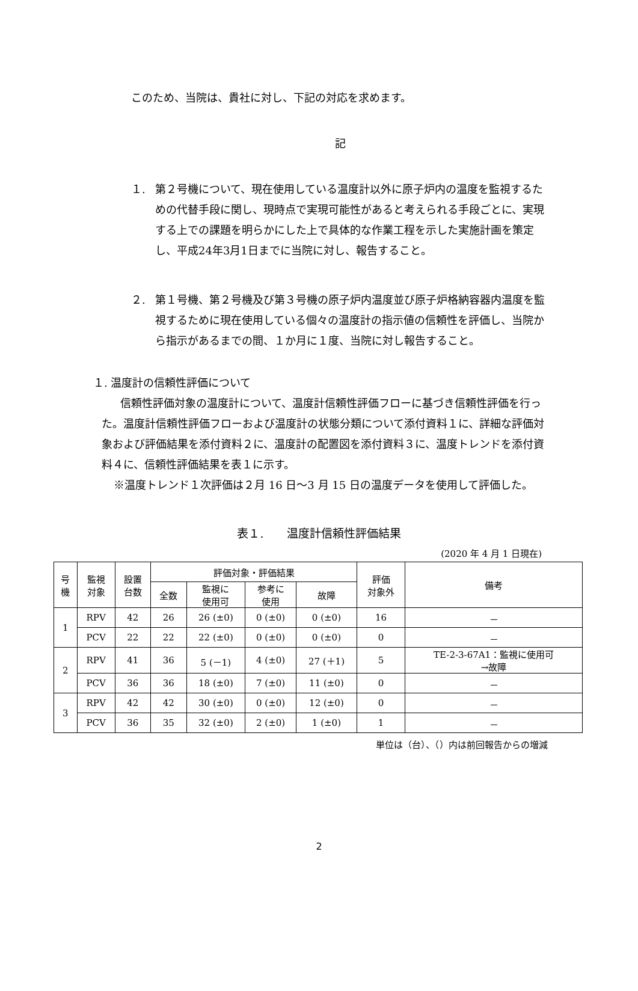このため、当院は、貴社に対し、下記の対応を求めます。
記
１. 第２号機について、現在使用している温度計以外に原子炉内の温度を監視するための代替手段に関し、現時点で実現可能性があると考えられる手段ごとに、実現する上での課題を明らかにした上で具体的な作業工程を示した実施計画を策定し、平成24年3月1日までに当院に対し、報告すること。
２. 第１号機、第２号機及び第３号機の原子炉内温度並び原子炉格納容器内温度を監視するために現在使用している個々の温度計の指示値の信頼性を評価し、当院から指示があるまでの間、１か月に１度、当院に対し報告すること。
１. 温度計の信頼性評価について
信頼性評価対象の温度計について、温度計信頼性評価フローに基づき信頼性評価を行った。温度計信頼性評価フローおよび温度計の状態分類について添付資料１に、詳細な評価対象および評価結果を添付資料２に、温度計の配置図を添付資料３に、温度トレンドを添付資料４に、信頼性評価結果を表１に示す。
※温度トレンド１次評価は２月 16 日～3 月 15 日の温度データを使用して評価した。
表１.　　温度計信頼性評価結果
(2020 年 4 月 1 日現在)
| 号 機 | 監視 対象 | 設置 台数 | 評価対象・評価結果 | | | | 評価 対象外 | 備考 |
| --- | --- | --- | --- | --- | --- | --- | --- | --- |
| | | | 全数 | 監視に 使用可 | 参考に 使用 | 故障 | | |
| 1 | RPV | 42 | 26 | 26 (±0) | 0 (±0) | 0 (±0) | 16 | － |
| | PCV | 22 | 22 | 22 (±0) | 0 (±0) | 0 (±0) | 0 | － |
| 2 | RPV | 41 | 36 | 5 (－1) | 4 (±0) | 27 (＋1) | 5 | TE-2-3-67A1：監視に使用可 →故障 |
| | PCV | 36 | 36 | 18 (±0) | 7 (±0) | 11 (±0) | 0 | － |
| 3 | RPV | 42 | 42 | 30 (±0) | 0 (±0) | 12 (±0) | 0 | － |
| | PCV | 36 | 35 | 32 (±0) | 2 (±0) | 1 (±0) | 1 | － |
単位は（台）、（）内は前回報告からの増減
2